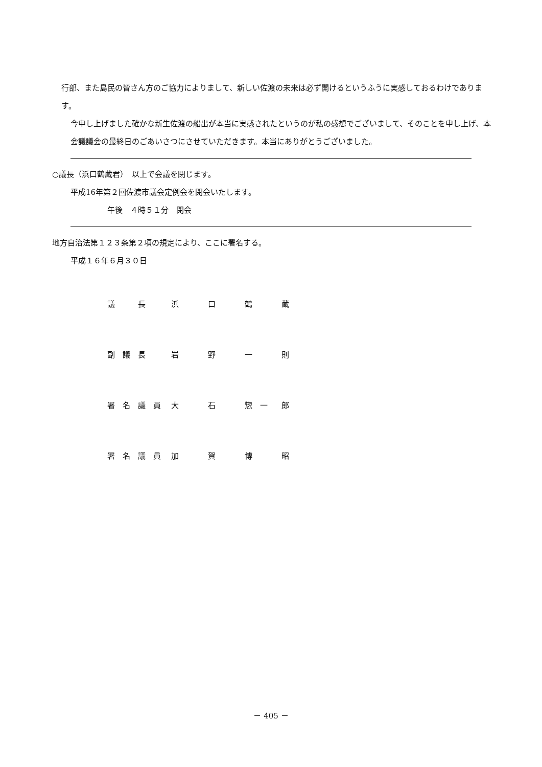行部、また島民の皆さん方のご協力によりまして、新しい佐渡の未来は必ず開けるというふうに実感しておるわけであります。
今申し上げました確かな新生佐渡の船出が本当に実感されたというのが私の感想でございまして、そのことを申し上げ、本会議議会の最終日のごあいさつにさせていただきます。本当にありがとうございました。
○議長（浜口鶴蔵君）　以上で会議を閉じます。
平成16年第２回佐渡市議会定例会を閉会いたします。
午後　４時５１分　閉会
地方自治法第１２３条第２項の規定により、ここに署名する。
平成１６年６月３０日
| 議 長 | 浜 | 口 | 鶴 | 蔵 |
| 副 議 長 | 岩 | 野 | 一 | 則 |
| 署 名 議 員 | 大 | 石 | 惣 一 | 郎 |
| 署 名 議 員 | 加 | 賀 | 博 | 昭 |
－ 405 －